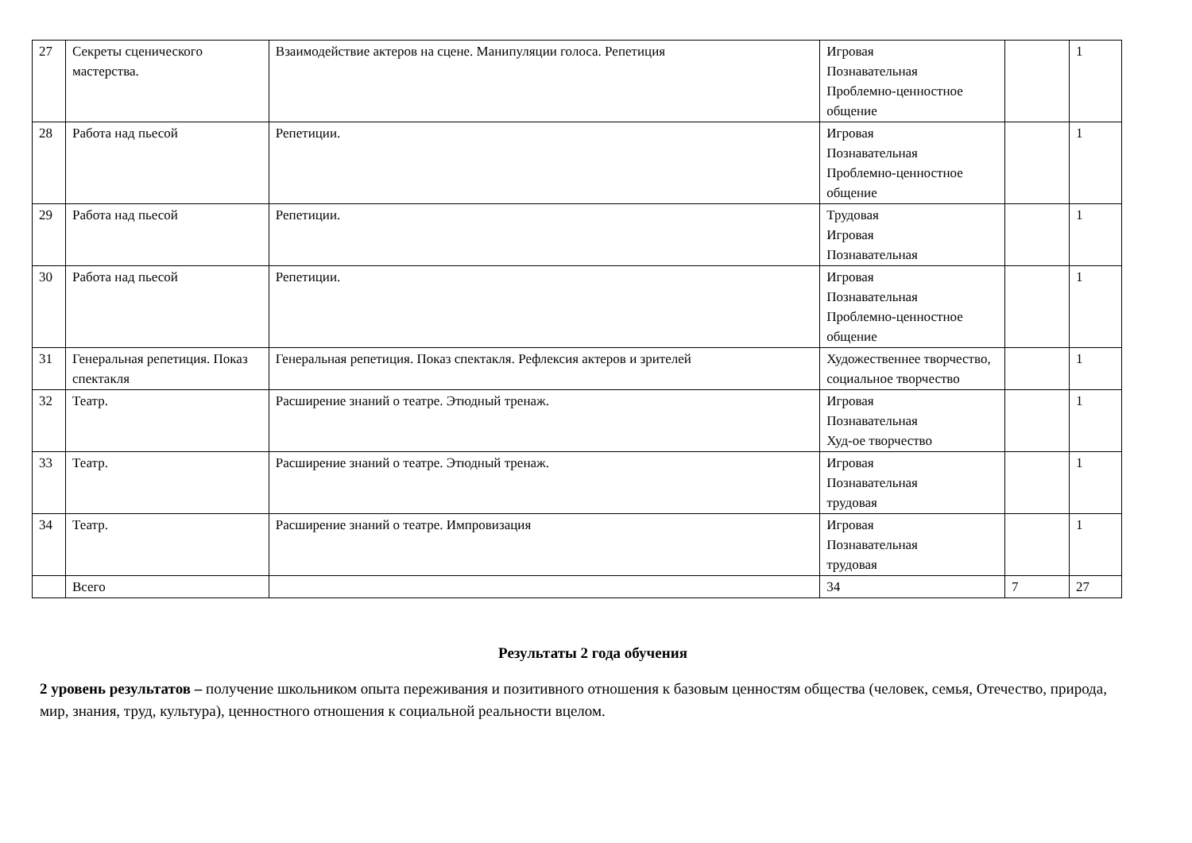| 27 | Секреты сценического мастерства. | Взаимодействие актеров на сцене. Манипуляции голоса. Репетиция | Игровая Познавательная Проблемно-ценностное общение | | 1 |
| 28 | Работа над пьесой | Репетиции. | Игровая Познавательная Проблемно-ценностное общение | | 1 |
| 29 | Работа над пьесой | Репетиции. | Трудовая Игровая Познавательная | | 1 |
| 30 | Работа над пьесой | Репетиции. | Игровая Познавательная Проблемно-ценностное общение | | 1 |
| 31 | Генеральная репетиция. Показ спектакля | Генеральная репетиция. Показ спектакля. Рефлексия актеров и зрителей | Художественнее творчество, социальное творчество | | 1 |
| 32 | Театр. | Расширение знаний о театре. Этюдный тренаж. | Игровая Познавательная Худ-ое творчество | | 1 |
| 33 | Театр. | Расширение знаний о театре. Этюдный тренаж. | Игровая Познавательная трудовая | | 1 |
| 34 | Театр. | Расширение знаний о театре. Импровизация | Игровая Познавательная трудовая | | 1 |
| | Всего | | 34 | 7 | 27 |
Результаты 2 года обучения
2 уровень результатов – получение школьником опыта переживания и позитивного отношения к базовым ценностям общества (человек, семья, Отечество, природа, мир, знания, труд, культура), ценностного отношения к социальной реальности вцелом.